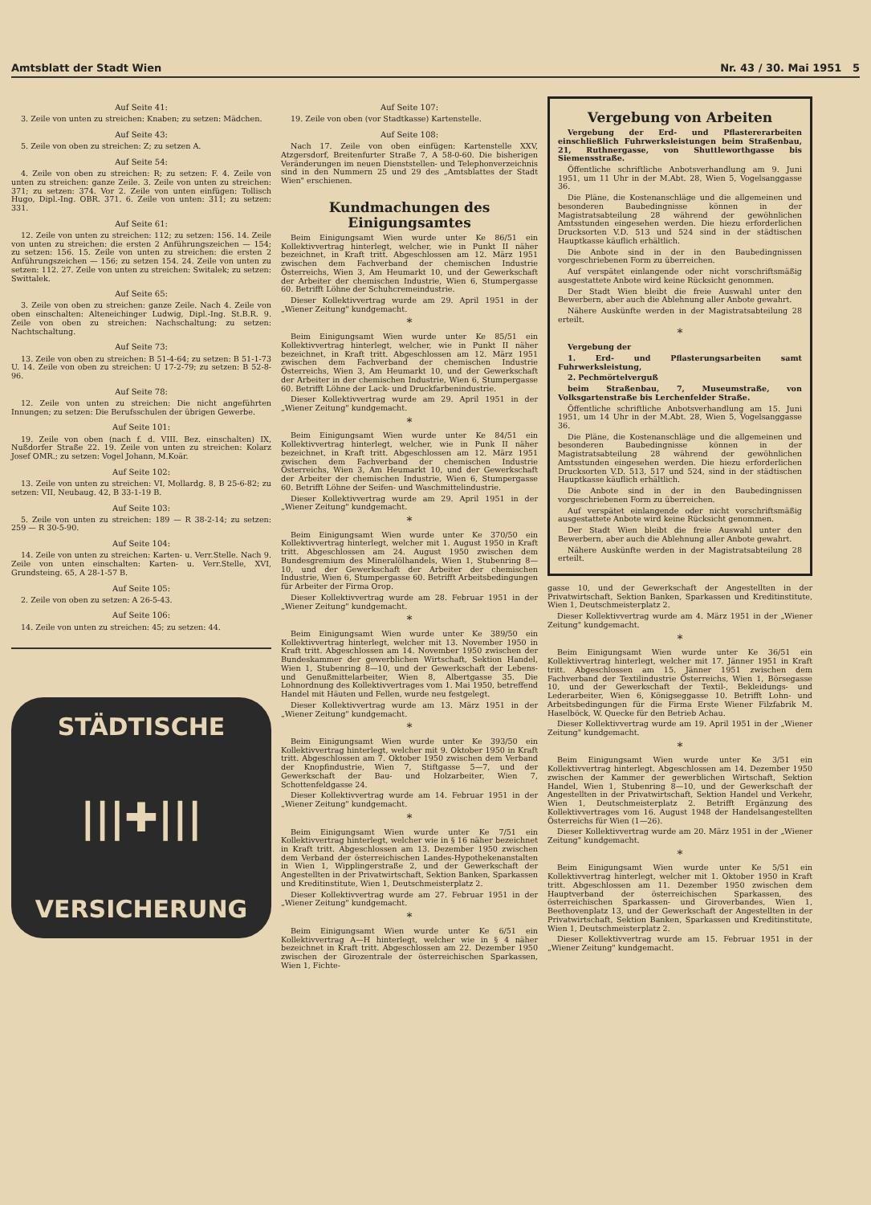Amtsblatt der Stadt Wien Nr. 43 / 30. Mai 1951 5
Auf Seite 41:
3. Zeile von unten zu streichen: Knaben; zu setzen: Mädchen.
Auf Seite 43:
5. Zeile von oben zu streichen: Z; zu setzen A.
Auf Seite 54:
4. Zeile von oben zu streichen: R; zu setzen: F. 4. Zeile von unten zu streichen: ganze Zeile. 3. Zeile von unten zu streichen: 371; zu setzen: 374. Vor 2. Zeile von unten einfügen: Tollisch Hugo, Dipl.-Ing. OBR. 371. 6. Zeile von unten: 311; zu setzen: 331.
Auf Seite 61:
12. Zeile von unten zu streichen: 112; zu setzen: 156. 14. Zeile von unten zu streichen: die ersten 2 Anführungszeichen — 154; zu setzen: 156. 15. Zeile von unten zu streichen: die ersten 2 Anführungszeichen — 156; zu setzen 154. 24. Zeile von unten zu setzen: 112. 27. Zeile von unten zu streichen: Switalek; zu setzen: Swittalek.
Auf Seite 65:
3. Zeile von oben zu streichen: ganze Zeile. Nach 4. Zeile von oben einschalten: Alteneichinger Ludwig, Dipl.-Ing. St.B.R. 9. Zeile von oben zu streichen: Nachschaltung; zu setzen: Nachtschaltung.
Auf Seite 73:
13. Zeile von oben zu streichen: B 51-4-64; zu setzen: B 51-1-73 U. 14. Zeile von oben zu streichen: U 17-2-79; zu setzen: B 52-8-96.
Auf Seite 78:
12. Zeile von unten zu streichen: Die nicht angeführten Innungen; zu setzen: Die Berufsschulen der übrigen Gewerbe.
Auf Seite 101:
19. Zeile von oben (nach f. d. VIII. Bez. einschalten) IX, Nußdorfer Straße 22. 19. Zeile von unten zu streichen: Kolarz Josef OMR.; zu setzen: Vogel Johann, M.Koär.
Auf Seite 102:
13. Zeile von unten zu streichen: VI, Mollardg. 8, B 25-6-82; zu setzen: VII, Neubaug. 42, B 33-1-19 B.
Auf Seite 103:
5. Zeile von unten zu streichen: 189 — R 38-2-14; zu setzen: 259 — R 30-5-90.
Auf Seite 104:
14. Zeile von unten zu streichen: Karten- u. Verr.Stelle. Nach 9. Zeile von unten einschalten: Karten- u. Verr.Stelle, XVI, Grundsteing. 65, A 28-1-57 B.
Auf Seite 105:
2. Zeile von oben zu setzen: A 26-5-43.
Auf Seite 106:
14. Zeile von unten zu streichen: 45; zu setzen: 44.
STÄDTISCHE
|||✚|||
VERSICHERUNG
Auf Seite 107:
19. Zeile von oben (vor Stadtkasse) Kartenstelle.
Auf Seite 108:
Nach 17. Zeile von oben einfügen: Kartenstelle XXV, Atzgersdorf, Breitenfurter Straße 7, A 58-0-60. Die bisherigen Veränderungen im neuen Dienststellen- und Telephonverzeichnis sind in den Nummern 25 und 29 des „Amtsblattes der Stadt Wien" erschienen.
Kundmachungen des Einigungsamtes
Beim Einigungsamt Wien wurde unter Ke 86/51 ein Kollektivvertrag hinterlegt, welcher, wie in Punkt II näher bezeichnet, in Kraft tritt. Abgeschlossen am 12. März 1951 zwischen dem Fachverband der chemischen Industrie Österreichs, Wien 3, Am Heumarkt 10, und der Gewerkschaft der Arbeiter der chemischen Industrie, Wien 6, Stumpergasse 60. Betrifft Löhne der Schuhcremeindustrie.
Dieser Kollektivvertrag wurde am 29. April 1951 in der „Wiener Zeitung" kundgemacht.
*
Beim Einigungsamt Wien wurde unter Ke 85/51 ein Kollektivvertrag hinterlegt, welcher, wie in Punkt II näher bezeichnet, in Kraft tritt. Abgeschlossen am 12. März 1951 zwischen dem Fachverband der chemischen Industrie Österreichs, Wien 3, Am Heumarkt 10, und der Gewerkschaft der Arbeiter in der chemischen Industrie, Wien 6, Stumpergasse 60. Betrifft Löhne der Lack- und Druckfarbenindustrie.
Dieser Kollektivvertrag wurde am 29. April 1951 in der „Wiener Zeitung" kundgemacht.
*
Beim Einigungsamt Wien wurde unter Ke 84/51 ein Kollektivvertrag hinterlegt, welcher, wie in Punk II näher bezeichnet, in Kraft tritt. Abgeschlossen am 12. März 1951 zwischen dem Fachverband der chemischen Industrie Österreichs, Wien 3, Am Heumarkt 10, und der Gewerkschaft der Arbeiter der chemischen Industrie, Wien 6, Stumpergasse 60. Betrifft Löhne der Seifen- und Waschmittelindustrie.
Dieser Kollektivvertrag wurde am 29. April 1951 in der „Wiener Zeitung" kundgemacht.
*
Beim Einigungsamt Wien wurde unter Ke 370/50 ein Kollektivvertrag hinterlegt, welcher mit 1. August 1950 in Kraft tritt. Abgeschlossen am 24. August 1950 zwischen dem Bundesgremium des Mineralölhandels, Wien 1, Stubenring 8—10, und der Gewerkschaft der Arbeiter der chemischen Industrie, Wien 6, Stumpergasse 60. Betrifft Arbeitsbedingungen für Arbeiter der Firma Orop.
Dieser Kollektivvertrag wurde am 28. Februar 1951 in der „Wiener Zeitung" kundgemacht.
*
Beim Einigungsamt Wien wurde unter Ke 389/50 ein Kollektivvertrag hinterlegt, welcher mit 13. November 1950 in Kraft tritt. Abgeschlossen am 14. November 1950 zwischen der Bundeskammer der gewerblichen Wirtschaft, Sektion Handel, Wien 1, Stubenring 8—10, und der Gewerkschaft der Lebens- und Genußmittelarbeiter, Wien 8, Albertgasse 35. Die Lohnordnung des Kollektivvertrages vom 1. Mai 1950, betreffend Handel mit Häuten und Fellen, wurde neu festgelegt.
Dieser Kollektivvertrag wurde am 13. März 1951 in der „Wiener Zeitung" kundgemacht.
*
Beim Einigungsamt Wien wurde unter Ke 393/50 ein Kollektivvertrag hinterlegt, welcher mit 9. Oktober 1950 in Kraft tritt. Abgeschlossen am 7. Oktober 1950 zwischen dem Verband der Knopfindustrie, Wien 7, Stiftgasse 5—7, und der Gewerkschaft der Bau- und Holzarbeiter, Wien 7, Schottenfeldgasse 24.
Dieser Kollektivvertrag wurde am 14. Februar 1951 in der „Wiener Zeitung" kundgemacht.
*
Beim Einigungsamt Wien wurde unter Ke 7/51 ein Kollektivvertrag hinterlegt, welcher wie in § 16 näher bezeichnet in Kraft tritt. Abgeschlossen am 13. Dezember 1950 zwischen dem Verband der österreichischen Landes-Hypothekenanstalten in Wien 1, Wipplingerstraße 2, und der Gewerkschaft der Angestellten in der Privatwirtschaft, Sektion Banken, Sparkassen und Kreditinstitute, Wien 1, Deutschmeisterplatz 2.
Dieser Kollektivvertrag wurde am 27. Februar 1951 in der „Wiener Zeitung" kundgemacht.
*
Beim Einigungsamt Wien wurde unter Ke 6/51 ein Kollektivvertrag A—H hinterlegt, welcher wie in § 4 näher bezeichnet in Kraft tritt. Abgeschlossen am 22. Dezember 1950 zwischen der Girozentrale der österreichischen Sparkassen, Wien 1, Fichte-
Vergebung von Arbeiten
Vergebung der Erd- und Pflastererarbeiten einschließlich Fuhrwerksleistungen beim Straßenbau, 21, Ruthnergasse, von Shuttleworthgasse bis Siemensstraße.
Öffentliche schriftliche Anbotsverhandlung am 9. Juni 1951, um 11 Uhr in der M.Abt. 28, Wien 5, Vogelsanggasse 36.
Die Pläne, die Kostenanschläge und die allgemeinen und besonderen Baubedingnisse können in der Magistratsabteilung 28 während der gewöhnlichen Amtsstunden eingesehen werden. Die hiezu erforderlichen Drucksorten V.D. 513 und 524 sind in der städtischen Hauptkasse käuflich erhältlich.
Die Anbote sind in der in den Baubedingnissen vorgeschriebenen Form zu überreichen.
Auf verspätet einlangende oder nicht vorschriftsmäßig ausgestattete Anbote wird keine Rücksicht genommen.
Der Stadt Wien bleibt die freie Auswahl unter den Bewerbern, aber auch die Ablehnung aller Anbote gewahrt.
Nähere Auskünfte werden in der Magistratsabteilung 28 erteilt.
*
Vergebung der
1. Erd- und Pflasterungsarbeiten samt Fuhrwerksleistung,
2. Pechmörtelverguß
beim Straßenbau, 7, Museumstraße, von Volksgartenstraße bis Lerchenfelder Straße.
Öffentliche schriftliche Anbotsverhandlung am 15. Juni 1951, um 14 Uhr in der M.Abt. 28, Wien 5, Vogelsanggasse 36.
Die Pläne, die Kostenanschläge und die allgemeinen und besonderen Baubedingnisse können in der Magistratsabteilung 28 während der gewöhnlichen Amtsstunden eingesehen werden. Die hiezu erforderlichen Drucksorten V.D. 513, 517 und 524, sind in der städtischen Hauptkasse käuflich erhältlich.
Die Anbote sind in der in den Baubedingnissen vorgeschriebenen Form zu überreichen.
Auf verspätet einlangende oder nicht vorschriftsmäßig ausgestattete Anbote wird keine Rücksicht genommen.
Der Stadt Wien bleibt die freie Auswahl unter den Bewerbern, aber auch die Ablehnung aller Anbote gewahrt.
Nähere Auskünfte werden in der Magistratsabteilung 28 erteilt.
gasse 10, und der Gewerkschaft der Angestellten in der Privatwirtschaft, Sektion Banken, Sparkassen und Kreditinstitute, Wien 1, Deutschmeisterplatz 2.
Dieser Kollektivvertrag wurde am 4. März 1951 in der „Wiener Zeitung" kundgemacht.
*
Beim Einigungsamt Wien wurde unter Ke 36/51 ein Kollektivvertrag hinterlegt, welcher mit 17. Jänner 1951 in Kraft tritt. Abgeschlossen am 15. Jänner 1951 zwischen dem Fachverband der Textilindustrie Österreichs, Wien 1, Börsegasse 10, und der Gewerkschaft der Textil-, Bekleidungs- und Lederarbeiter, Wien 6, Königseggasse 10. Betrifft Lohn- und Arbeitsbedingungen für die Firma Erste Wiener Filzfabrik M. Haselböck, W. Quecke für den Betrieb Achau.
Dieser Kollektivvertrag wurde am 19. April 1951 in der „Wiener Zeitung" kundgemacht.
*
Beim Einigungsamt Wien wurde unter Ke 3/51 ein Kollektivvertrag hinterlegt. Abgeschlossen am 14. Dezember 1950 zwischen der Kammer der gewerblichen Wirtschaft, Sektion Handel, Wien 1, Stubenring 8—10, und der Gewerkschaft der Angestellten in der Privatwirtschaft, Sektion Handel und Verkehr, Wien 1, Deutschmeisterplatz 2. Betrifft Ergänzung des Kollektivvertrages vom 16. August 1948 der Handelsangestellten Österreichs für Wien (1—26).
Dieser Kollektivvertrag wurde am 20. März 1951 in der „Wiener Zeitung" kundgemacht.
*
Beim Einigungsamt Wien wurde unter Ke 5/51 ein Kollektivvertrag hinterlegt, welcher mit 1. Oktober 1950 in Kraft tritt. Abgeschlossen am 11. Dezember 1950 zwischen dem Hauptverband der österreichischen Sparkassen, des österreichischen Sparkassen- und Giroverbandes, Wien 1, Beethovenplatz 13, und der Gewerkschaft der Angestellten in der Privatwirtschaft, Sektion Banken, Sparkassen und Kreditinstitute, Wien 1, Deutschmeisterplatz 2.
Dieser Kollektivvertrag wurde am 15. Februar 1951 in der „Wiener Zeitung" kundgemacht.